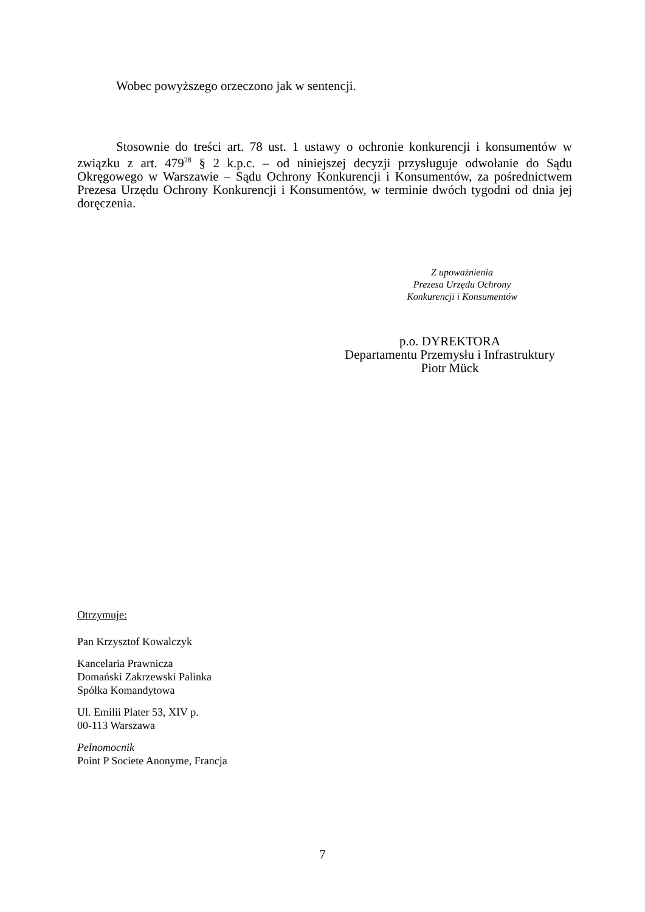Wobec powyższego orzeczono jak w sentencji.
Stosownie do treści art. 78 ust. 1 ustawy o ochronie konkurencji i konsumentów w związku z art. 479<sup>28</sup> § 2 k.p.c. – od niniejszej decyzji przysługuje odwołanie do Sądu Okręgowego w Warszawie – Sądu Ochrony Konkurencji i Konsumentów, za pośrednictwem Prezesa Urzędu Ochrony Konkurencji i Konsumentów, w terminie dwóch tygodni od dnia jej doręczenia.
Z upoważnienia
Prezesa Urzędu Ochrony
Konkurencji i Konsumentów
p.o. DYREKTORA
Departamentu Przemysłu i Infrastruktury
Piotr Mück
Otrzymuje:
Pan Krzysztof Kowalczyk
Kancelaria Prawnicza
Domański Zakrzewski Palinka
Spółka Komandytowa
Ul. Emilii Plater 53, XIV p.
00-113 Warszawa
Pełnomocnik
Point P Societe Anonyme, Francja
7